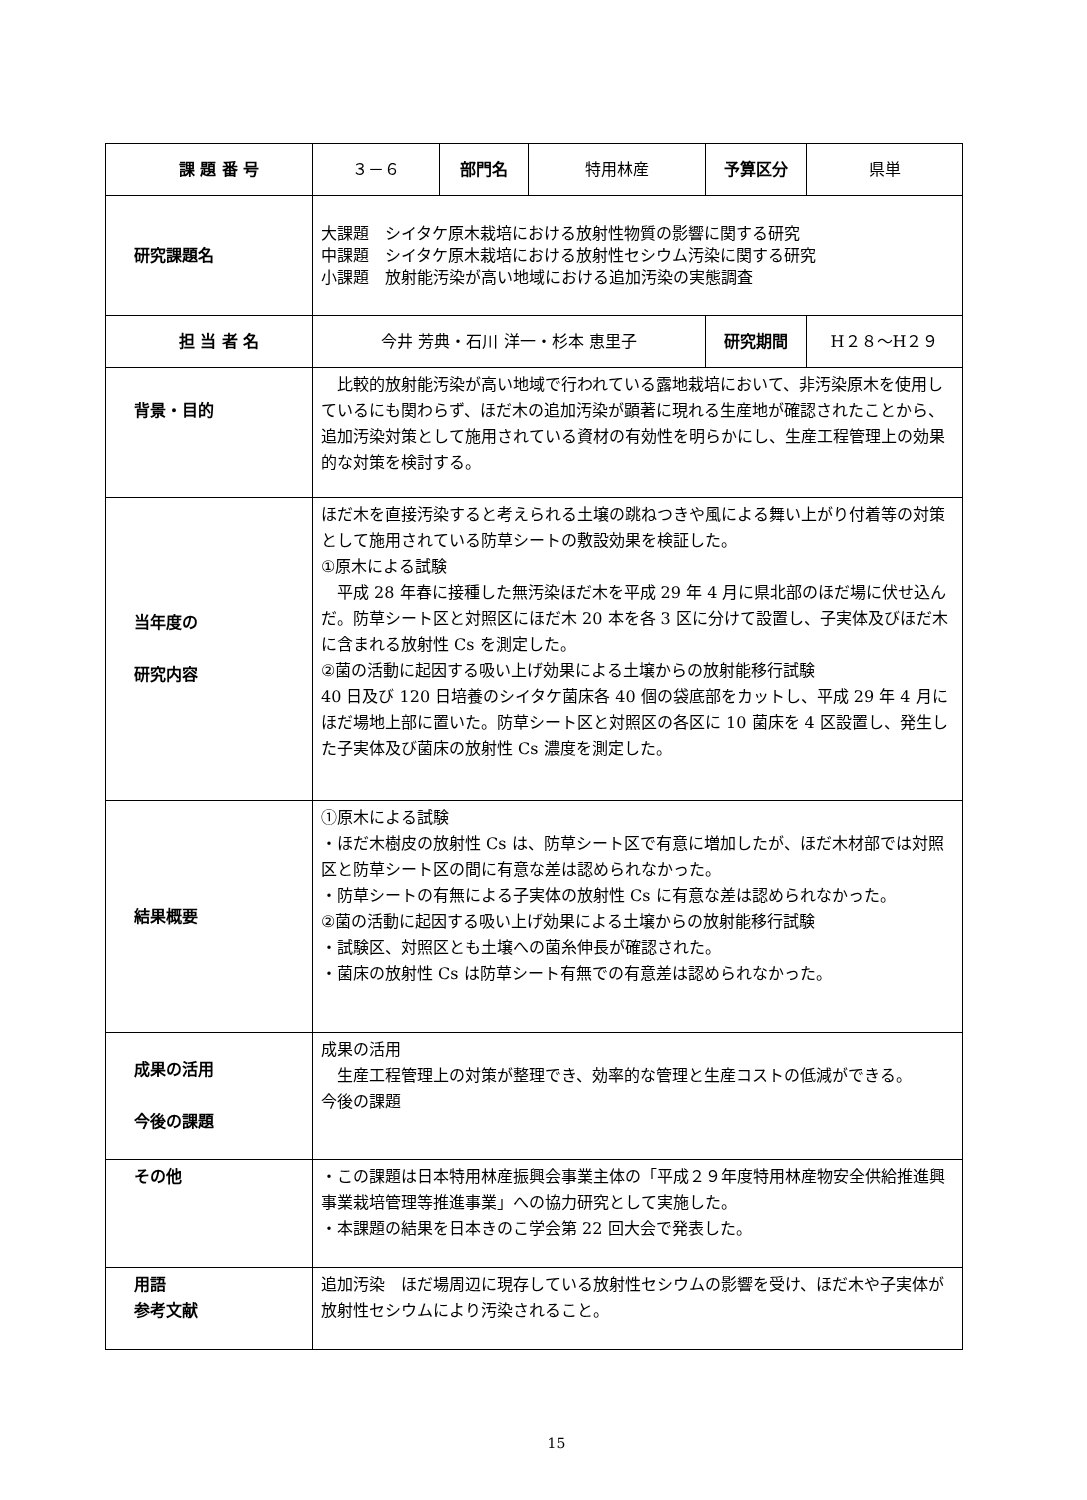| 課 題 番 号 | ３－６ | 部門名 | 特用林産 | 予算区分 | 県単 |
| 研究課題名 | 大課題 シイタケ原木栽培における放射性物質の影響に関する研究 中課題 シイタケ原木栽培における放射性セシウム汚染に関する研究 小課題 放射能汚染が高い地域における追加汚染の実態調査 | | | | |
| 担 当 者 名 | 今井 芳典・石川 洋一・杉本 恵里子 | | | 研究期間 | H２８～H２９ |
| 背景・目的 | 比較的放射能汚染が高い地域で行われている露地栽培において、非汚染原木を使用しているにも関わらず、ほだ木の追加汚染が顕著に現れる生産地が確認されたことから、追加汚染対策として施用されている資材の有効性を明らかにし、生産工程管理上の効果的な対策を検討する。 | | | | |
| 当年度の 研究内容 | ほだ木を直接汚染すると考えられる土壌の跳ねつきや風による舞い上がり付着等の対策として施用されている防草シートの敷設効果を検証した。 ①原木による試験 平成 28 年春に接種した無汚染ほだ木を平成 29 年 4 月に県北部のほだ場に伏せ込んだ。防草シート区と対照区にほだ木 20 本を各 3 区に分けて設置し、子実体及びほだ木に含まれる放射性 Cs を測定した。 ②菌の活動に起因する吸い上げ効果による土壌からの放射能移行試験 40 日及び 120 日培養のシイタケ菌床各 40 個の袋底部をカットし、平成 29 年 4 月にほだ場地上部に置いた。防草シート区と対照区の各区に 10 菌床を 4 区設置し、発生した子実体及び菌床の放射性 Cs 濃度を測定した。 | | | | |
| 結果概要 | ①原木による試験 ・ほだ木樹皮の放射性 Cs は、防草シート区で有意に増加したが、ほだ木材部では対照区と防草シート区の間に有意な差は認められなかった。 ・防草シートの有無による子実体の放射性 Cs に有意な差は認められなかった。 ②菌の活動に起因する吸い上げ効果による土壌からの放射能移行試験 ・試験区、対照区とも土壌への菌糸伸長が確認された。 ・菌床の放射性 Cs は防草シート有無での有意差は認められなかった。 | | | | |
| 成果の活用 今後の課題 | 成果の活用 生産工程管理上の対策が整理でき、効率的な管理と生産コストの低減ができる。 今後の課題 | | | | |
| その他 | ・この課題は日本特用林産振興会事業主体の「平成２９年度特用林産物安全供給推進興事業栽培管理等推進事業」への協力研究として実施した。 ・本課題の結果を日本きのこ学会第 22 回大会で発表した。 | | | | |
| 用語 参考文献 | 追加汚染 ほだ場周辺に現存している放射性セシウムの影響を受け、ほだ木や子実体が放射性セシウムにより汚染されること。 | | | | |
15